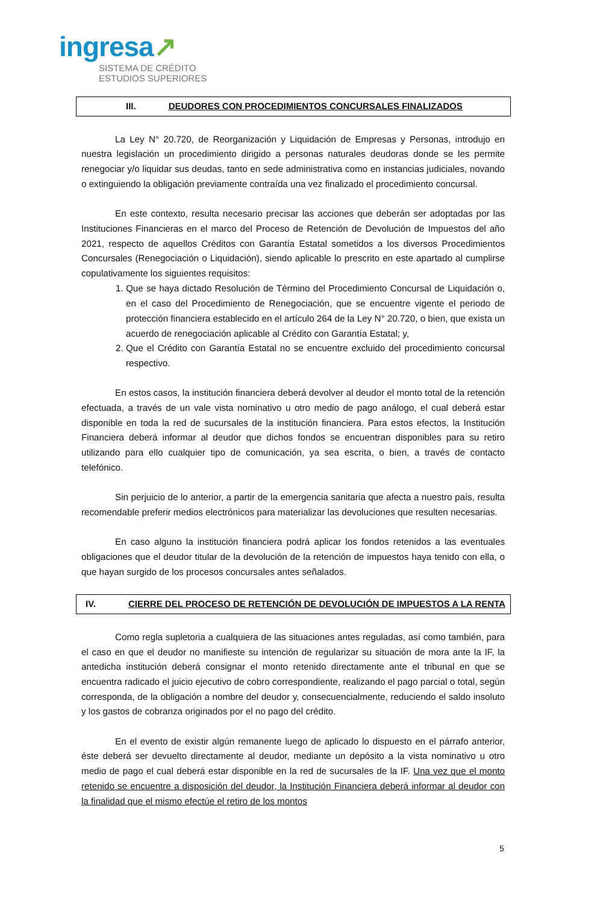ingresa↗
SISTEMA DE CRÉDITO
ESTUDIOS SUPERIORES
III. DEUDORES CON PROCEDIMIENTOS CONCURSALES FINALIZADOS
La Ley N° 20.720, de Reorganización y Liquidación de Empresas y Personas, introdujo en nuestra legislación un procedimiento dirigido a personas naturales deudoras donde se les permite renegociar y/o liquidar sus deudas, tanto en sede administrativa como en instancias judiciales, novando o extinguiendo la obligación previamente contraída una vez finalizado el procedimiento concursal.
En este contexto, resulta necesario precisar las acciones que deberán ser adoptadas por las Instituciones Financieras en el marco del Proceso de Retención de Devolución de Impuestos del año 2021, respecto de aquellos Créditos con Garantía Estatal sometidos a los diversos Procedimientos Concursales (Renegociación o Liquidación), siendo aplicable lo prescrito en este apartado al cumplirse copulativamente los siguientes requisitos:
1. Que se haya dictado Resolución de Término del Procedimiento Concursal de Liquidación o, en el caso del Procedimiento de Renegociación, que se encuentre vigente el periodo de protección financiera establecido en el artículo 264 de la Ley N° 20.720, o bien, que exista un acuerdo de renegociación aplicable al Crédito con Garantía Estatal; y,
2. Que el Crédito con Garantía Estatal no se encuentre excluido del procedimiento concursal respectivo.
En estos casos, la institución financiera deberá devolver al deudor el monto total de la retención efectuada, a través de un vale vista nominativo u otro medio de pago análogo, el cual deberá estar disponible en toda la red de sucursales de la institución financiera. Para estos efectos, la Institución Financiera deberá informar al deudor que dichos fondos se encuentran disponibles para su retiro utilizando para ello cualquier tipo de comunicación, ya sea escrita, o bien, a través de contacto telefónico.
Sin perjuicio de lo anterior, a partir de la emergencia sanitaria que afecta a nuestro país, resulta recomendable preferir medios electrónicos para materializar las devoluciones que resulten necesarias.
En caso alguno la institución financiera podrá aplicar los fondos retenidos a las eventuales obligaciones que el deudor titular de la devolución de la retención de impuestos haya tenido con ella, o que hayan surgido de los procesos concursales antes señalados.
IV. CIERRE DEL PROCESO DE RETENCIÓN DE DEVOLUCIÓN DE IMPUESTOS A LA RENTA
Como regla supletoria a cualquiera de las situaciones antes reguladas, así como también, para el caso en que el deudor no manifieste su intención de regularizar su situación de mora ante la IF, la antedicha institución deberá consignar el monto retenido directamente ante el tribunal en que se encuentra radicado el juicio ejecutivo de cobro correspondiente, realizando el pago parcial o total, según corresponda, de la obligación a nombre del deudor y, consecuencialmente, reduciendo el saldo insoluto y los gastos de cobranza originados por el no pago del crédito.
En el evento de existir algún remanente luego de aplicado lo dispuesto en el párrafo anterior, éste deberá ser devuelto directamente al deudor, mediante un depósito a la vista nominativo u otro medio de pago el cual deberá estar disponible en la red de sucursales de la IF. Una vez que el monto retenido se encuentre a disposición del deudor, la Institución Financiera deberá informar al deudor con la finalidad que el mismo efectúe el retiro de los montos
5